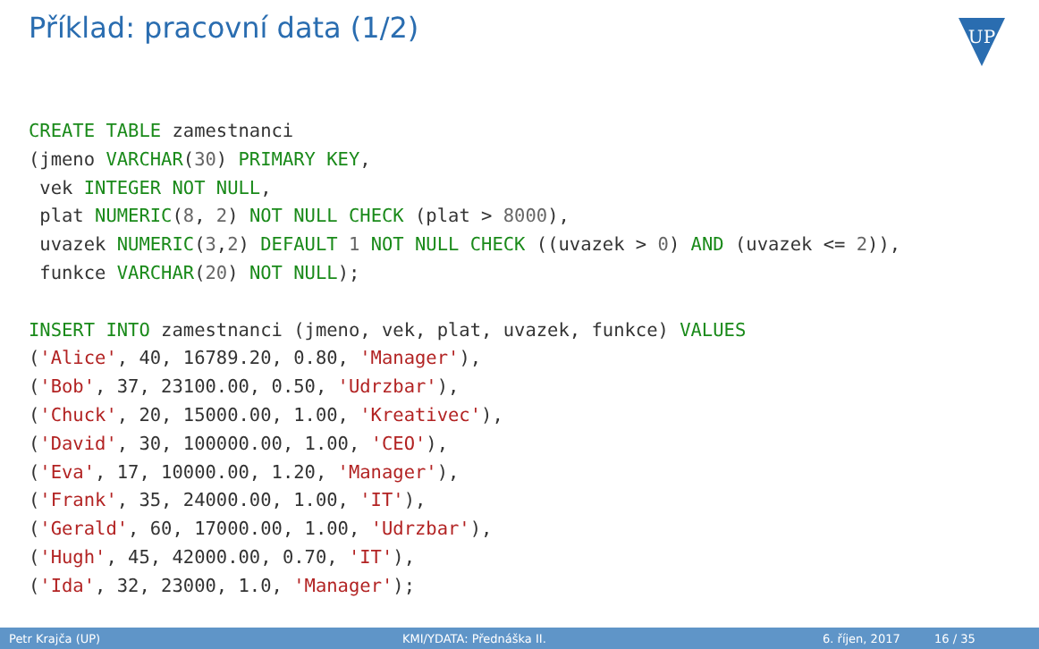Příklad: pracovní data (1/2)
UP
CREATE TABLE zamestnanci
(jmeno VARCHAR(30) PRIMARY KEY,
 vek INTEGER NOT NULL,
 plat NUMERIC(8, 2) NOT NULL CHECK (plat > 8000),
 uvazek NUMERIC(3,2) DEFAULT 1 NOT NULL CHECK ((uvazek > 0) AND (uvazek <= 2)),
 funkce VARCHAR(20) NOT NULL);

INSERT INTO zamestnanci (jmeno, vek, plat, uvazek, funkce) VALUES
('Alice', 40, 16789.20, 0.80, 'Manager'),
('Bob', 37, 23100.00, 0.50, 'Udrzbar'),
('Chuck', 20, 15000.00, 1.00, 'Kreativec'),
('David', 30, 100000.00, 1.00, 'CEO'),
('Eva', 17, 10000.00, 1.20, 'Manager'),
('Frank', 35, 24000.00, 1.00, 'IT'),
('Gerald', 60, 17000.00, 1.00, 'Udrzbar'),
('Hugh', 45, 42000.00, 0.70, 'IT'),
('Ida', 32, 23000, 1.0, 'Manager');
Petr Krajča (UP) KMI/YDATA: Přednáška II. 6. říjen, 2017 16 / 35